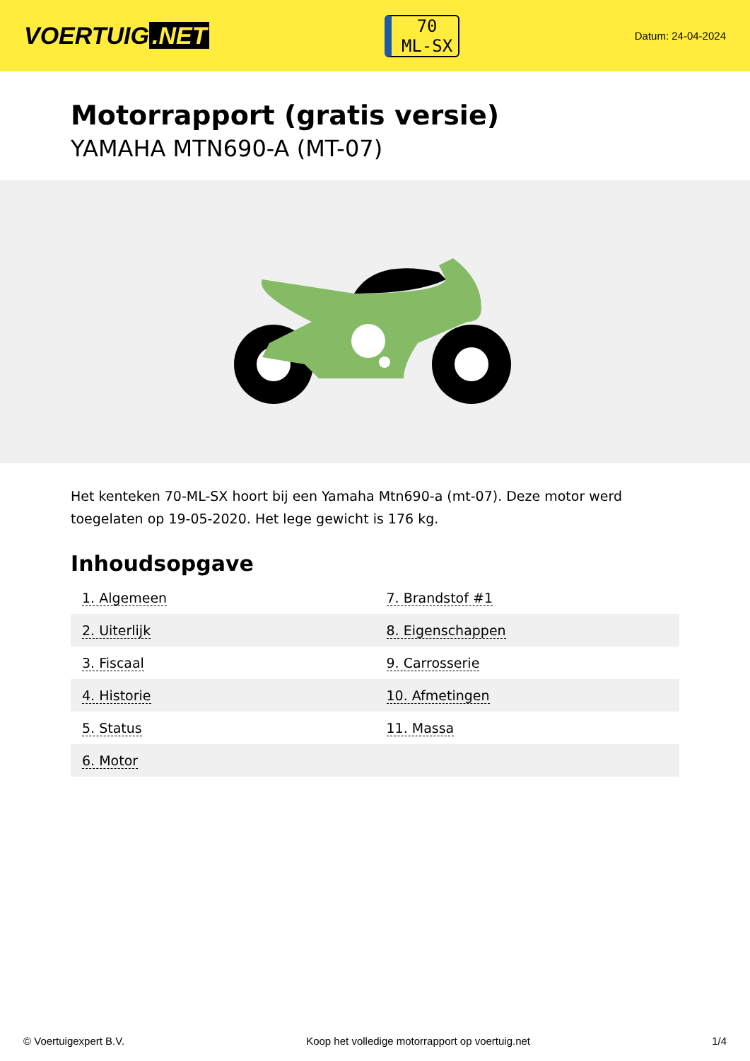VOERTUIG.NET
70
ML-SX
Datum: 24-04-2024
Motorrapport (gratis versie)
YAMAHA MTN690-A (MT-07)
Het kenteken 70-ML-SX hoort bij een Yamaha Mtn690-a (mt-07). Deze motor werd toegelaten op 19-05-2020. Het lege gewicht is 176 kg.
Inhoudsopgave
| 1. Algemeen | 7. Brandstof #1 |
| 2. Uiterlijk | 8. Eigenschappen |
| 3. Fiscaal | 9. Carrosserie |
| 4. Historie | 10. Afmetingen |
| 5. Status | 11. Massa |
| 6. Motor | |
© Voertuigexpert B.V. Koop het volledige motorrapport op voertuig.net 1/4